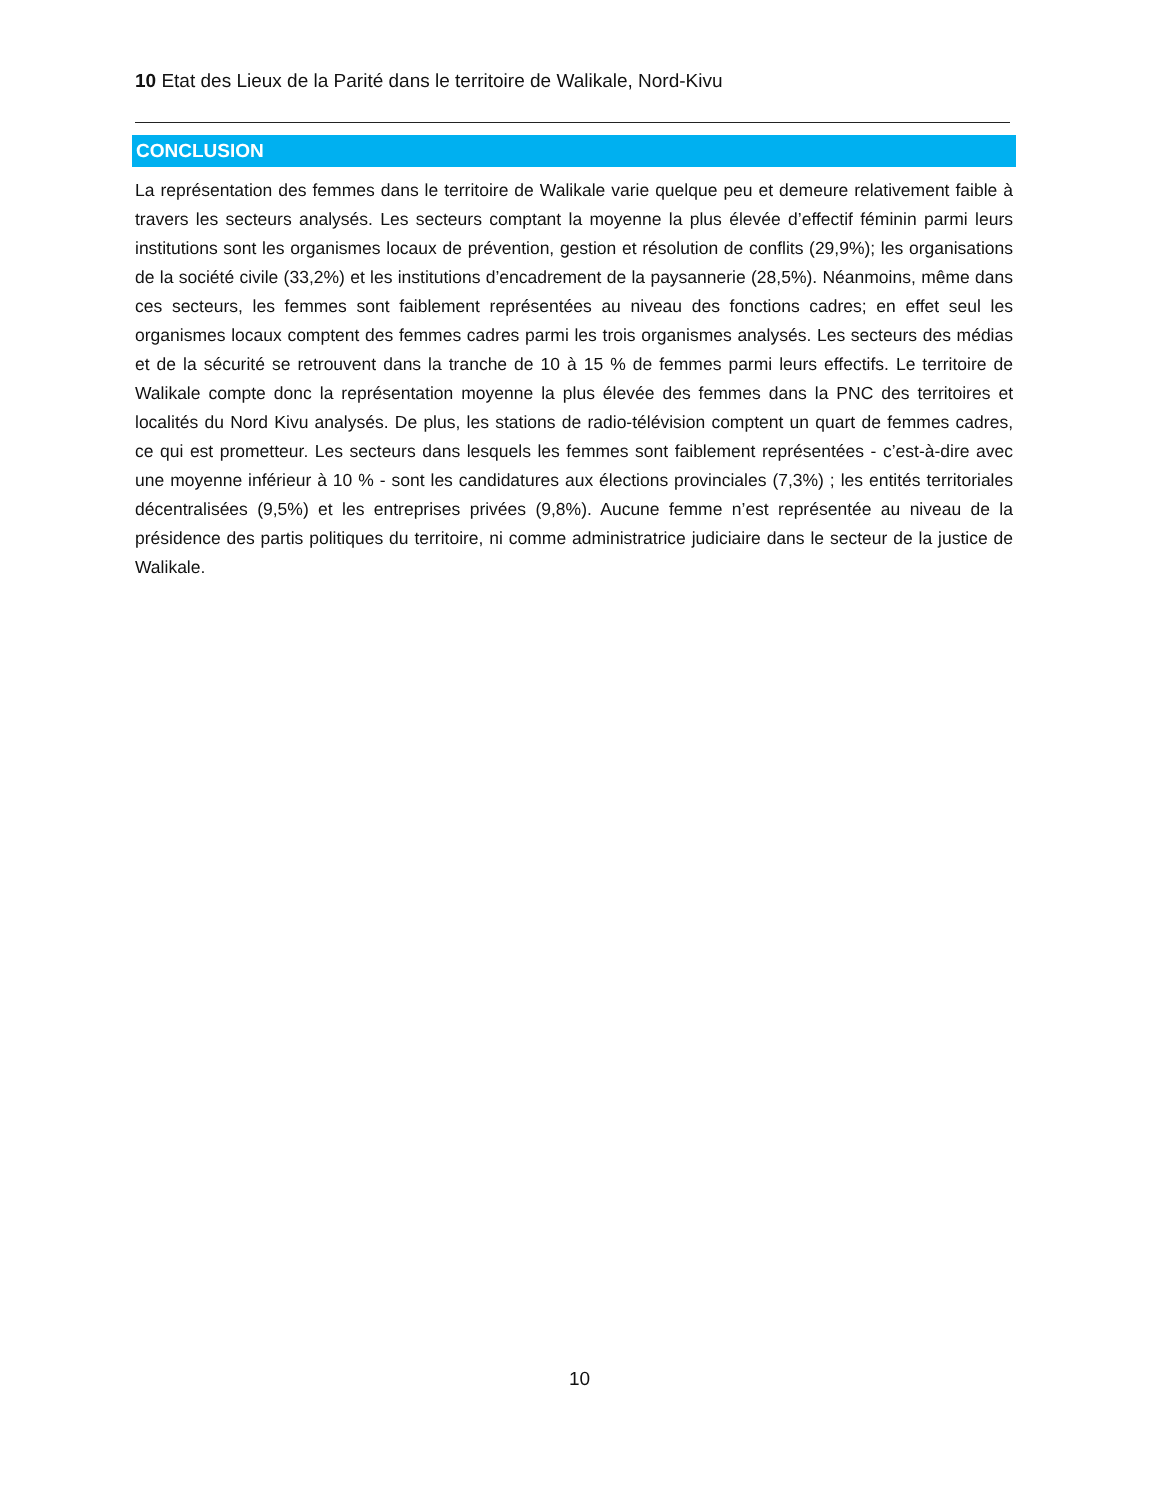10 Etat des Lieux de la Parité dans le territoire de Walikale, Nord-Kivu
CONCLUSION
La représentation des femmes dans le territoire de Walikale varie quelque peu et demeure relativement faible à travers les secteurs analysés. Les secteurs comptant la moyenne la plus élevée d’effectif féminin parmi leurs institutions sont les organismes locaux de prévention, gestion et résolution de conflits (29,9%); les organisations de la société civile (33,2%) et les institutions d’encadrement de la paysannerie (28,5%). Néanmoins, même dans ces secteurs, les femmes sont faiblement représentées au niveau des fonctions cadres; en effet seul les organismes locaux comptent des femmes cadres parmi les trois organismes analysés. Les secteurs des médias et de la sécurité se retrouvent dans la tranche de 10 à 15 % de femmes parmi leurs effectifs. Le territoire de Walikale compte donc la représentation moyenne la plus élevée des femmes dans la PNC des territoires et localités du Nord Kivu analysés. De plus, les stations de radio-télévision comptent un quart de femmes cadres, ce qui est prometteur. Les secteurs dans lesquels les femmes sont faiblement représentées - c’est-à-dire avec une moyenne inférieur à 10 % - sont les candidatures aux élections provinciales (7,3%) ; les entités territoriales décentralisées (9,5%) et les entreprises privées (9,8%). Aucune femme n’est représentée au niveau de la présidence des partis politiques du territoire, ni comme administratrice judiciaire dans le secteur de la justice de Walikale.
10